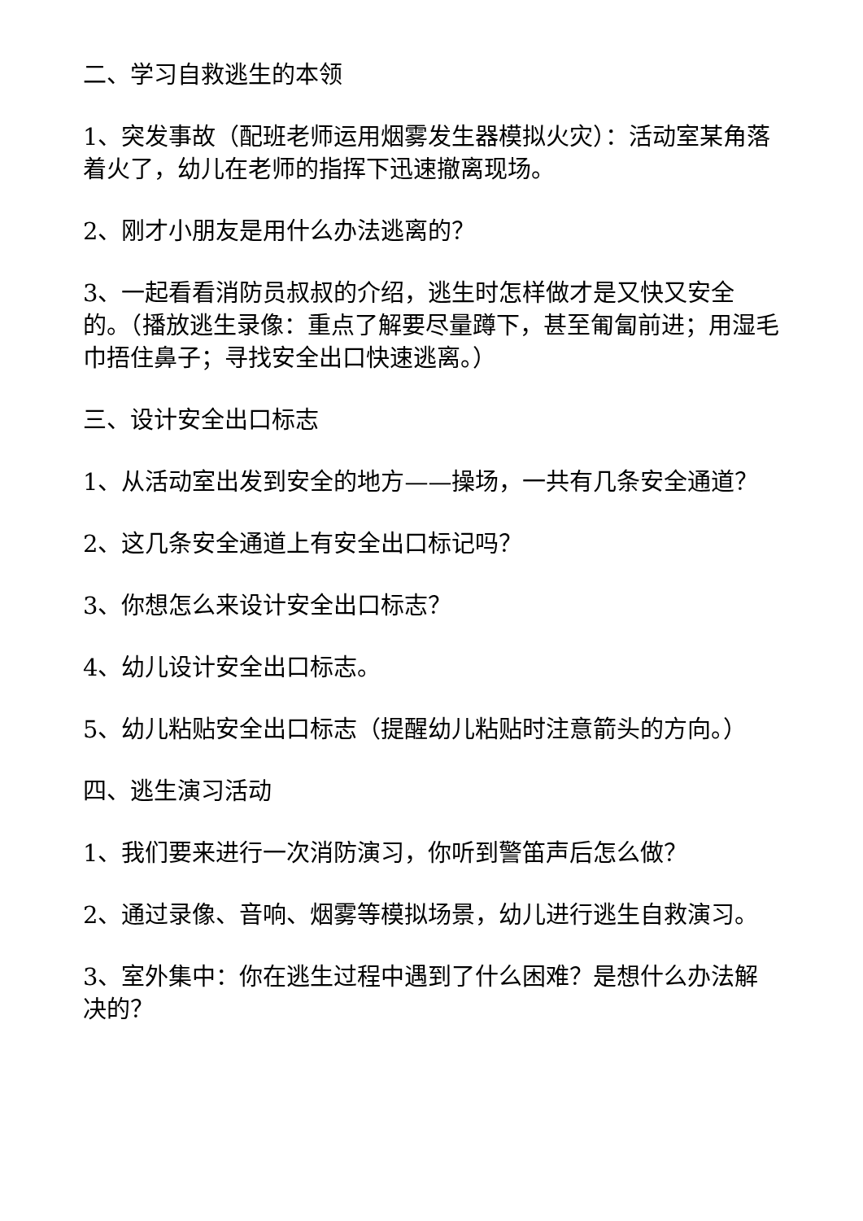二、学习自救逃生的本领
1、突发事故（配班老师运用烟雾发生器模拟火灾）：活动室某角落着火了，幼儿在老师的指挥下迅速撤离现场。
2、刚才小朋友是用什么办法逃离的？
3、一起看看消防员叔叔的介绍，逃生时怎样做才是又快又安全的。（播放逃生录像：重点了解要尽量蹲下，甚至匍匐前进；用湿毛巾捂住鼻子；寻找安全出口快速逃离。）
三、设计安全出口标志
1、从活动室出发到安全的地方——操场，一共有几条安全通道？
2、这几条安全通道上有安全出口标记吗？
3、你想怎么来设计安全出口标志？
4、幼儿设计安全出口标志。
5、幼儿粘贴安全出口标志（提醒幼儿粘贴时注意箭头的方向。）
四、逃生演习活动
1、我们要来进行一次消防演习，你听到警笛声后怎么做？
2、通过录像、音响、烟雾等模拟场景，幼儿进行逃生自救演习。
3、室外集中：你在逃生过程中遇到了什么困难？是想什么办法解决的？